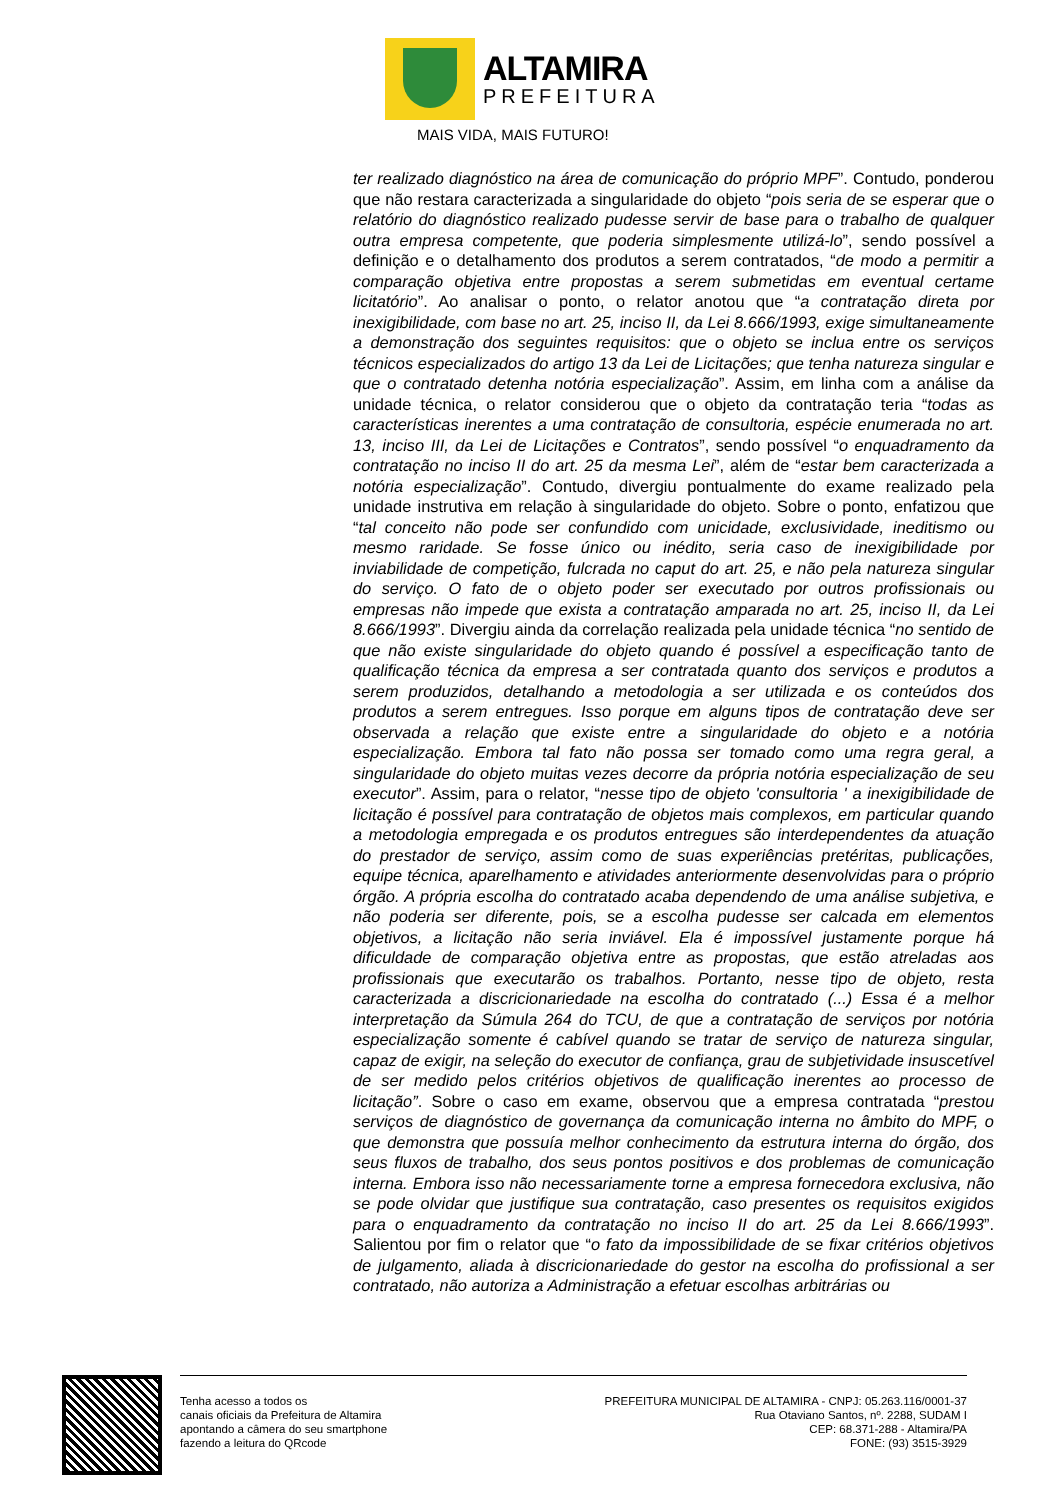ALTAMIRA
PREFEITURA
MAIS VIDA, MAIS FUTURO!
ter realizado diagnóstico na área de comunicação do próprio MPF”. Contudo, ponderou que não restara caracterizada a singularidade do objeto “pois seria de se esperar que o relatório do diagnóstico realizado pudesse servir de base para o trabalho de qualquer outra empresa competente, que poderia simplesmente utilizá-lo”, sendo possível a definição e o detalhamento dos produtos a serem contratados, “de modo a permitir a comparação objetiva entre propostas a serem submetidas em eventual certame licitatório”. Ao analisar o ponto, o relator anotou que “a contratação direta por inexigibilidade, com base no art. 25, inciso II, da Lei 8.666/1993, exige simultaneamente a demonstração dos seguintes requisitos: que o objeto se inclua entre os serviços técnicos especializados do artigo 13 da Lei de Licitações; que tenha natureza singular e que o contratado detenha notória especialização”. Assim, em linha com a análise da unidade técnica, o relator considerou que o objeto da contratação teria “todas as características inerentes a uma contratação de consultoria, espécie enumerada no art. 13, inciso III, da Lei de Licitações e Contratos”, sendo possível “o enquadramento da contratação no inciso II do art. 25 da mesma Lei”, além de “estar bem caracterizada a notória especialização”. Contudo, divergiu pontualmente do exame realizado pela unidade instrutiva em relação à singularidade do objeto. Sobre o ponto, enfatizou que “tal conceito não pode ser confundido com unicidade, exclusividade, ineditismo ou mesmo raridade. Se fosse único ou inédito, seria caso de inexigibilidade por inviabilidade de competição, fulcrada no caput do art. 25, e não pela natureza singular do serviço. O fato de o objeto poder ser executado por outros profissionais ou empresas não impede que exista a contratação amparada no art. 25, inciso II, da Lei 8.666/1993”. Divergiu ainda da correlação realizada pela unidade técnica “no sentido de que não existe singularidade do objeto quando é possível a especificação tanto de qualificação técnica da empresa a ser contratada quanto dos serviços e produtos a serem produzidos, detalhando a metodologia a ser utilizada e os conteúdos dos produtos a serem entregues. Isso porque em alguns tipos de contratação deve ser observada a relação que existe entre a singularidade do objeto e a notória especialização. Embora tal fato não possa ser tomado como uma regra geral, a singularidade do objeto muitas vezes decorre da própria notória especialização de seu executor”. Assim, para o relator, “nesse tipo de objeto 'consultoria ' a inexigibilidade de licitação é possível para contratação de objetos mais complexos, em particular quando a metodologia empregada e os produtos entregues são interdependentes da atuação do prestador de serviço, assim como de suas experiências pretéritas, publicações, equipe técnica, aparelhamento e atividades anteriormente desenvolvidas para o próprio órgão. A própria escolha do contratado acaba dependendo de uma análise subjetiva, e não poderia ser diferente, pois, se a escolha pudesse ser calcada em elementos objetivos, a licitação não seria inviável. Ela é impossível justamente porque há dificuldade de comparação objetiva entre as propostas, que estão atreladas aos profissionais que executarão os trabalhos. Portanto, nesse tipo de objeto, resta caracterizada a discricionariedade na escolha do contratado (...) Essa é a melhor interpretação da Súmula 264 do TCU, de que a contratação de serviços por notória especialização somente é cabível quando se tratar de serviço de natureza singular, capaz de exigir, na seleção do executor de confiança, grau de subjetividade insuscetível de ser medido pelos critérios objetivos de qualificação inerentes ao processo de licitação”. Sobre o caso em exame, observou que a empresa contratada “prestou serviços de diagnóstico de governança da comunicação interna no âmbito do MPF, o que demonstra que possuía melhor conhecimento da estrutura interna do órgão, dos seus fluxos de trabalho, dos seus pontos positivos e dos problemas de comunicação interna. Embora isso não necessariamente torne a empresa fornecedora exclusiva, não se pode olvidar que justifique sua contratação, caso presentes os requisitos exigidos para o enquadramento da contratação no inciso II do art. 25 da Lei 8.666/1993”. Salientou por fim o relator que “o fato da impossibilidade de se fixar critérios objetivos de julgamento, aliada à discricionariedade do gestor na escolha do profissional a ser contratado, não autoriza a Administração a efetuar escolhas arbitrárias ou
Tenha acesso a todos os
canais oficiais da Prefeitura de Altamira
apontando a câmera do seu smartphone
fazendo a leitura do QRcode
PREFEITURA MUNICIPAL DE ALTAMIRA - CNPJ: 05.263.116/0001-37
Rua Otaviano Santos, nº. 2288, SUDAM I
CEP: 68.371-288 - Altamira/PA
FONE: (93) 3515-3929